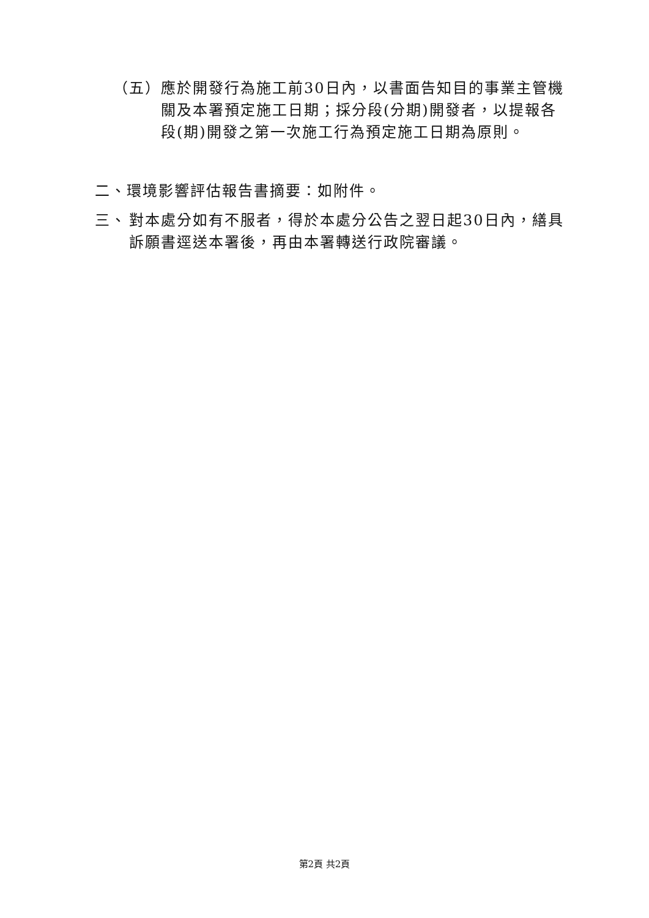（五） 應於開發行為施工前30日內，以書面告知目的事業主管機關及本署預定施工日期；採分段(分期)開發者，以提報各段(期)開發之第一次施工行為預定施工日期為原則。
二、環境影響評估報告書摘要：如附件。
三、 對本處分如有不服者，得於本處分公告之翌日起30日內，繕具訴願書逕送本署後，再由本署轉送行政院審議。
第2頁 共2頁